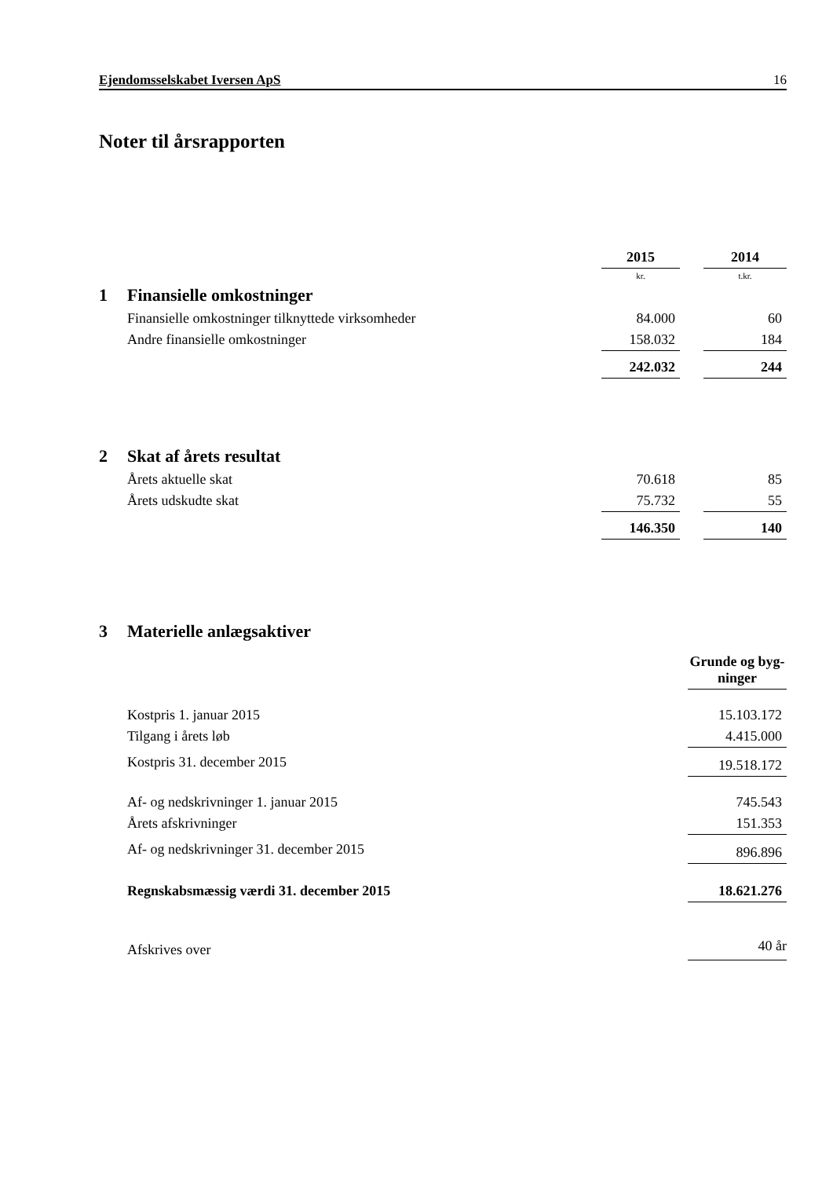Ejendomsselskabet Iversen ApS 16
Noter til årsrapporten
| | | 2015 | | 2014 |
| | | kr. | | t.kr. |
| 1 | Finansielle omkostninger | | | |
| | Finansielle omkostninger tilknyttede virksomheder | 84.000 | | 60 |
| | Andre finansielle omkostninger | 158.032 | | 184 |
| | | 242.032 | | 244 |
| 2 | Skat af årets resultat | | | |
| | Årets aktuelle skat | 70.618 | | 85 |
| | Årets udskudte skat | 75.732 | | 55 |
| | | 146.350 | | 140 |
| 3 | Materielle anlægsaktiver | |
| | | Grunde og byg- ninger |
| | Kostpris 1. januar 2015 | 15.103.172 |
| | Tilgang i årets løb | 4.415.000 |
| | Kostpris 31. december 2015 | 19.518.172 |
| | Af- og nedskrivninger 1. januar 2015 | 745.543 |
| | Årets afskrivninger | 151.353 |
| | Af- og nedskrivninger 31. december 2015 | 896.896 |
| | Regnskabsmæssig værdi 31. december 2015 | 18.621.276 |
| | Afskrives over | 40 år |